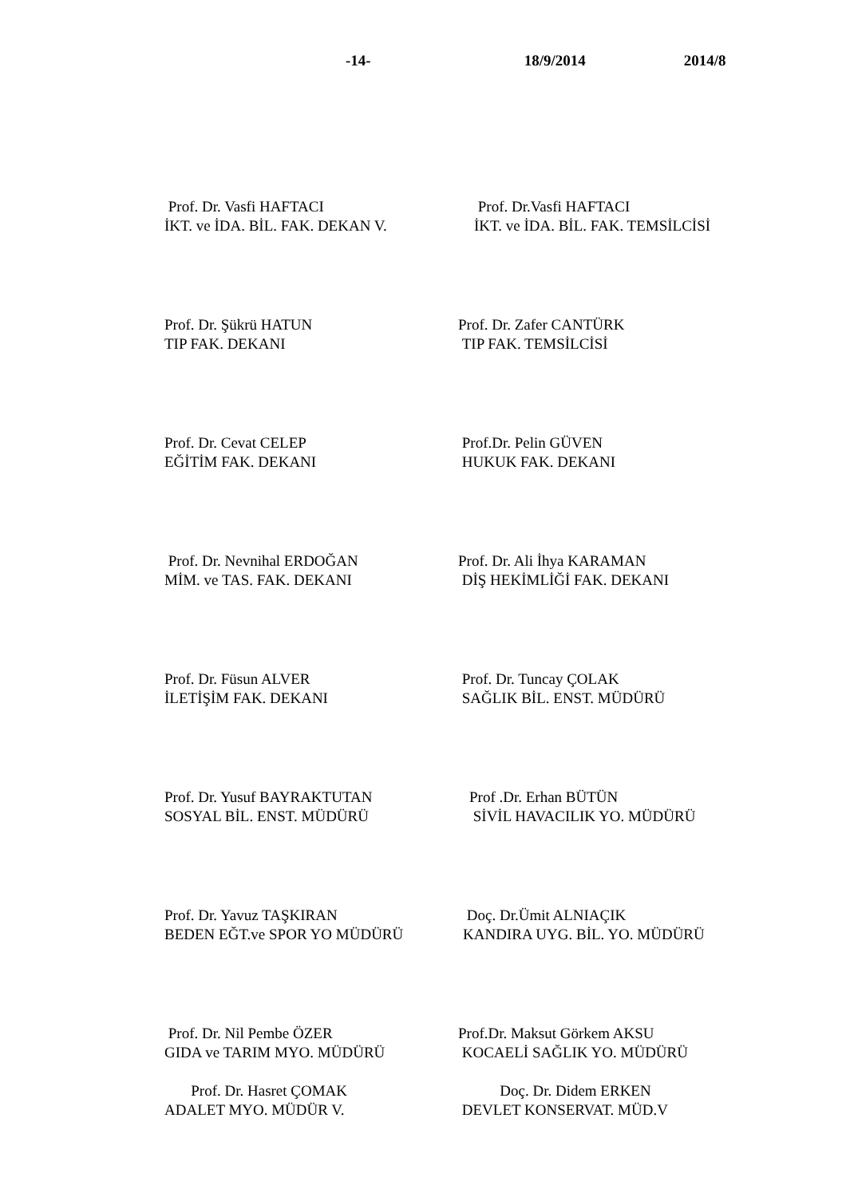-14- 18/9/2014 2014/8
Prof. Dr. Vasfi HAFTACI
İKT. ve İDA. BİL. FAK. DEKAN V.
Prof. Dr.Vasfi HAFTACI
İKT. ve İDA. BİL. FAK. TEMSİLCİSİ
Prof. Dr. Şükrü HATUN
TIP FAK. DEKANI
Prof. Dr. Zafer CANTÜRK
TIP FAK. TEMSİLCİSİ
Prof. Dr. Cevat CELEP
EĞİTİM FAK. DEKANI
Prof.Dr. Pelin GÜVEN
HUKUK FAK. DEKANI
Prof. Dr. Nevnihal ERDOĞAN
MİM. ve TAS. FAK. DEKANI
Prof. Dr. Ali İhya KARAMAN
DİŞ HEKİMLİĞİ FAK. DEKANI
Prof. Dr. Füsun ALVER
İLETİŞİM FAK. DEKANI
Prof. Dr. Tuncay ÇOLAK
SAĞLIK BİL. ENST. MÜDÜRÜ
Prof. Dr. Yusuf BAYRAKTUTAN
SOSYAL BİL. ENST. MÜDÜRÜ
Prof .Dr. Erhan BÜTÜN
SİVİL HAVACILIK YO. MÜDÜRÜ
Prof. Dr. Yavuz TAŞKIRAN
BEDEN EĞT.ve SPOR YO MÜDÜRÜ
Doç. Dr.Ümit ALNIAÇIK
KANDIRA UYG. BİL. YO. MÜDÜRÜ
Prof. Dr. Nil Pembe ÖZER
GIDA ve TARIM MYO. MÜDÜRÜ
Prof.Dr. Maksut Görkem AKSU
KOCAELİ SAĞLIK YO. MÜDÜRÜ
Prof. Dr. Hasret ÇOMAK
ADALET MYO. MÜDÜR V.
Doç. Dr. Didem ERKEN
DEVLET KONSERVAT. MÜD.V